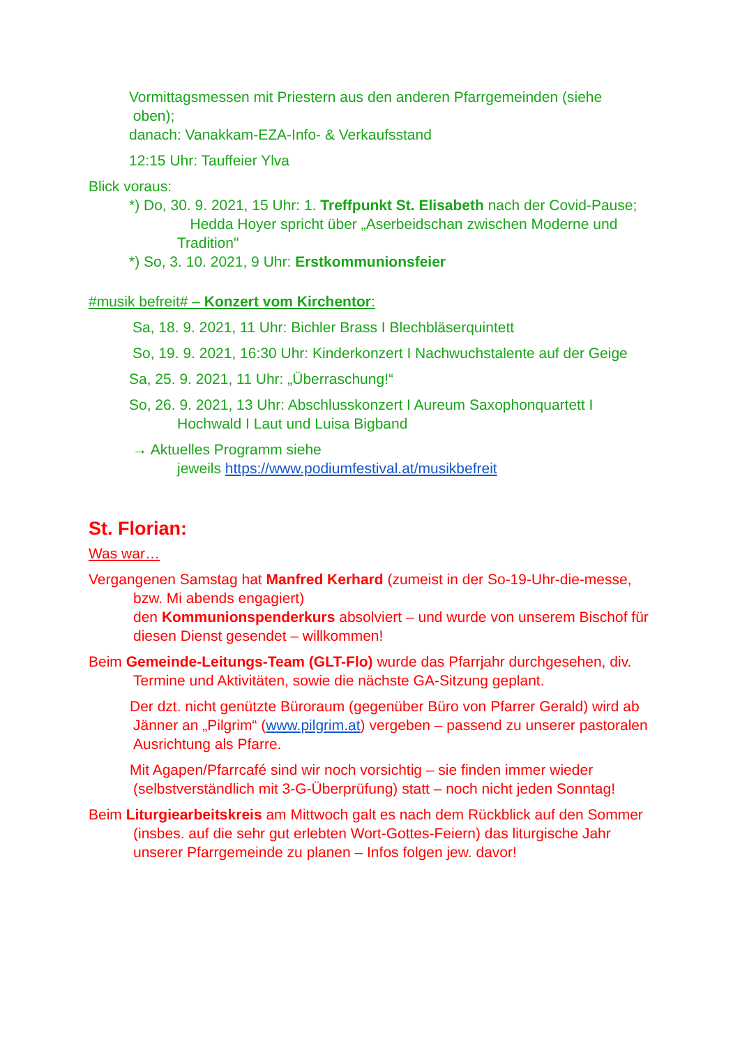Vormittagsmessen mit Priestern aus den anderen Pfarrgemeinden (siehe
oben);
danach: Vanakkam-EZA-Info- & Verkaufsstand
12:15 Uhr: Tauffeier Ylva
Blick voraus:
*) Do, 30. 9. 2021, 15 Uhr: 1. Treffpunkt St. Elisabeth nach der Covid-Pause;
Hedda Hoyer spricht über „Aserbeidschan zwischen Moderne und Tradition"
*) So, 3. 10. 2021, 9 Uhr: Erstkommunionsfeier
#musik befreit# – Konzert vom Kirchentor:
Sa, 18. 9. 2021, 11 Uhr: Bichler Brass I Blechbläserquintett
So, 19. 9. 2021, 16:30 Uhr: Kinderkonzert I Nachwuchstalente auf der Geige
Sa, 25. 9. 2021, 11 Uhr: „Überraschung!“
So, 26. 9. 2021, 13 Uhr: Abschlusskonzert I Aureum Saxophonquartett I Hochwald I Laut und Luisa Bigband
→ Aktuelles Programm siehe
jeweils https://www.podiumfestival.at/musikbefreit
St. Florian:
Was war…
Vergangenen Samstag hat Manfred Kerhard (zumeist in der So-19-Uhr-die-messe, bzw. Mi abends engagiert)
den Kommunionspenderkurs absolviert – und wurde von unserem Bischof für diesen Dienst gesendet – willkommen!
Beim Gemeinde-Leitungs-Team (GLT-Flo) wurde das Pfarrjahr durchgesehen, div. Termine und Aktivitäten, sowie die nächste GA-Sitzung geplant.
Der dzt. nicht genützte Büroraum (gegenüber Büro von Pfarrer Gerald) wird ab Jänner an „Pilgrim“ (www.pilgrim.at) vergeben – passend zu unserer pastoralen Ausrichtung als Pfarre.
Mit Agapen/Pfarrcafé sind wir noch vorsichtig – sie finden immer wieder (selbstverständlich mit 3-G-Überprüfung) statt – noch nicht jeden Sonntag!
Beim Liturgiearbeitskreis am Mittwoch galt es nach dem Rückblick auf den Sommer (insbes. auf die sehr gut erlebten Wort-Gottes-Feiern) das liturgische Jahr unserer Pfarrgemeinde zu planen – Infos folgen jew. davor!